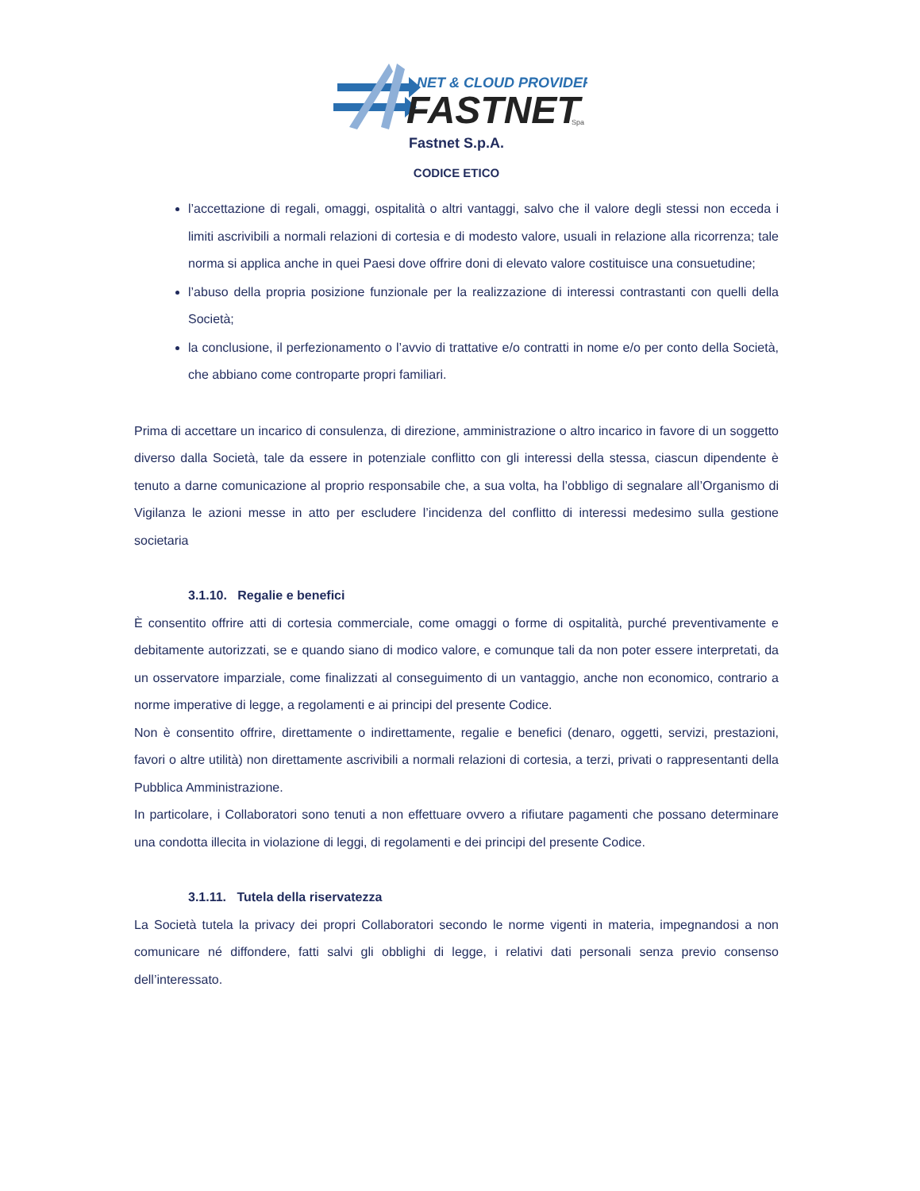NET & CLOUD PROVIDER
FASTNET
Spa
Fastnet S.p.A.
CODICE ETICO
l’accettazione di regali, omaggi, ospitalità o altri vantaggi, salvo che il valore degli stessi non ecceda i limiti ascrivibili a normali relazioni di cortesia e di modesto valore, usuali in relazione alla ricorrenza; tale norma si applica anche in quei Paesi dove offrire doni di elevato valore costituisce una consuetudine;
l’abuso della propria posizione funzionale per la realizzazione di interessi contrastanti con quelli della Società;
la conclusione, il perfezionamento o l’avvio di trattative e/o contratti in nome e/o per conto della Società, che abbiano come controparte propri familiari.
Prima di accettare un incarico di consulenza, di direzione, amministrazione o altro incarico in favore di un soggetto diverso dalla Società, tale da essere in potenziale conflitto con gli interessi della stessa, ciascun dipendente è tenuto a darne comunicazione al proprio responsabile che, a sua volta, ha l’obbligo di segnalare all’Organismo di Vigilanza le azioni messe in atto per escludere l’incidenza del conflitto di interessi medesimo sulla gestione societaria
3.1.10. Regalie e benefici
È consentito offrire atti di cortesia commerciale, come omaggi o forme di ospitalità, purché preventivamente e debitamente autorizzati, se e quando siano di modico valore, e comunque tali da non poter essere interpretati, da un osservatore imparziale, come finalizzati al conseguimento di un vantaggio, anche non economico, contrario a norme imperative di legge, a regolamenti e ai principi del presente Codice.
Non è consentito offrire, direttamente o indirettamente, regalie e benefici (denaro, oggetti, servizi, prestazioni, favori o altre utilità) non direttamente ascrivibili a normali relazioni di cortesia, a terzi, privati o rappresentanti della Pubblica Amministrazione.
In particolare, i Collaboratori sono tenuti a non effettuare ovvero a rifiutare pagamenti che possano determinare una condotta illecita in violazione di leggi, di regolamenti e dei principi del presente Codice.
3.1.11. Tutela della riservatezza
La Società tutela la privacy dei propri Collaboratori secondo le norme vigenti in materia, impegnandosi a non comunicare né diffondere, fatti salvi gli obblighi di legge, i relativi dati personali senza previo consenso dell’interessato.